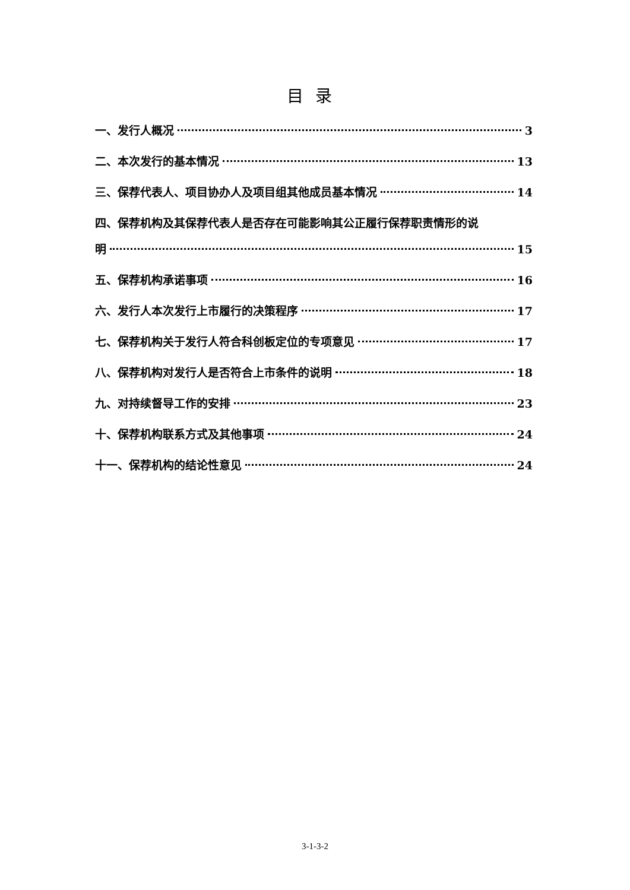目录
一、发行人概况 3
二、本次发行的基本情况 13
三、保荐代表人、项目协办人及项目组其他成员基本情况 14
四、保荐机构及其保荐代表人是否存在可能影响其公正履行保荐职责情形的说
明 15
五、保荐机构承诺事项 16
六、发行人本次发行上市履行的决策程序 17
七、保荐机构关于发行人符合科创板定位的专项意见 17
八、保荐机构对发行人是否符合上市条件的说明 18
九、对持续督导工作的安排 23
十、保荐机构联系方式及其他事项 24
十一、保荐机构的结论性意见 24
3-1-3-2